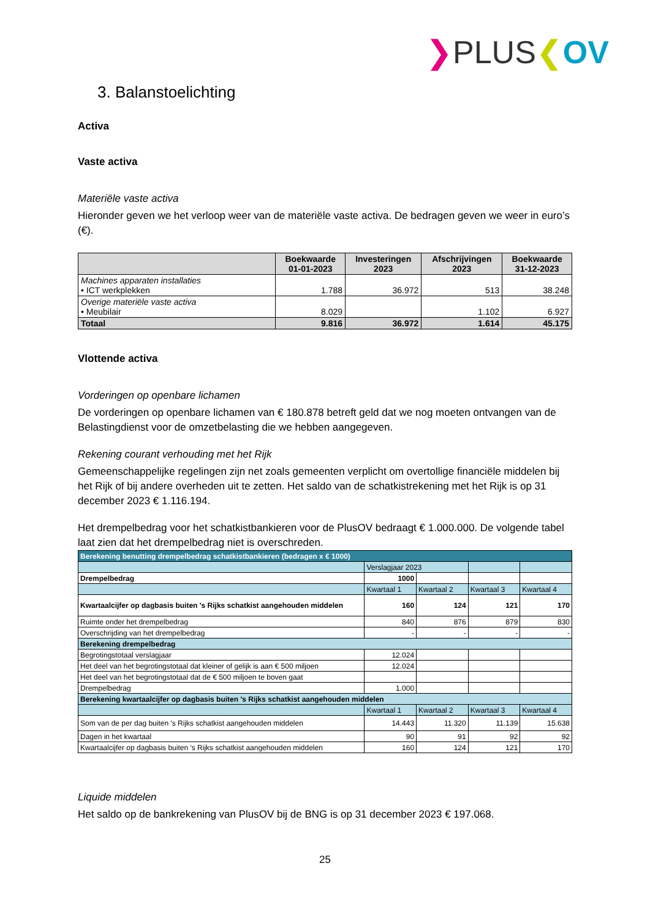❯PLUS❮OV
3. Balanstoelichting
Activa
Vaste activa
Materiële vaste activa
Hieronder geven we het verloop weer van de materiële vaste activa. De bedragen geven we weer in euro’s (€).
| | Boekwaarde 01-01-2023 | Investeringen 2023 | Afschrijvingen 2023 | Boekwaarde 31-12-2023 |
| --- | --- | --- | --- | --- |
| Machines apparaten installaties • ICT werkplekken | 1.788 | 36.972 | 513 | 38.248 |
| Overige materiële vaste activa • Meubilair | 8.029 | | 1.102 | 6.927 |
| Totaal | 9.816 | 36.972 | 1.614 | 45.175 |
Vlottende activa
Vorderingen op openbare lichamen
De vorderingen op openbare lichamen van € 180.878 betreft geld dat we nog moeten ontvangen van de Belastingdienst voor de omzetbelasting die we hebben aangegeven.
Rekening courant verhouding met het Rijk
Gemeenschappelijke regelingen zijn net zoals gemeenten verplicht om overtollige financiële middelen bij het Rijk of bij andere overheden uit te zetten. Het saldo van de schatkistrekening met het Rijk is op 31 december 2023 € 1.116.194.
Het drempelbedrag voor het schatkistbankieren voor de PlusOV bedraagt € 1.000.000. De volgende tabel laat zien dat het drempelbedrag niet is overschreden.
| Berekening benutting drempelbedrag schatkistbankieren (bedragen x € 1000) | | | | |
| | Verslagjaar 2023 | | | |
| Drempelbedrag | 1000 | | | |
| | Kwartaal 1 | Kwartaal 2 | Kwartaal 3 | Kwartaal 4 |
| Kwartaalcijfer op dagbasis buiten 's Rijks schatkist aangehouden middelen | 160 | 124 | 121 | 170 |
| Ruimte onder het drempelbedrag | 840 | 876 | 879 | 830 |
| Overschrijding van het drempelbedrag | - | - | - | - |
| Berekening drempelbedrag | | | | |
| Begrotingstotaal verslagjaar | 12.024 | | | |
| Het deel van het begrotingstotaal dat kleiner of gelijk is aan € 500 miljoen | 12.024 | | | |
| Het deel van het begrotingstotaal dat de € 500 miljoen te boven gaat | | | | |
| Drempelbedrag | 1.000 | | | |
| Berekening kwartaalcijfer op dagbasis buiten 's Rijks schatkist aangehouden middelen | | | | |
| | Kwartaal 1 | Kwartaal 2 | Kwartaal 3 | Kwartaal 4 |
| Som van de per dag buiten 's Rijks schatkist aangehouden middelen | 14.443 | 11.320 | 11.139 | 15.638 |
| Dagen in het kwartaal | 90 | 91 | 92 | 92 |
| Kwartaalcijfer op dagbasis buiten 's Rijks schatkist aangehouden middelen | 160 | 124 | 121 | 170 |
Liquide middelen
Het saldo op de bankrekening van PlusOV bij de BNG is op 31 december 2023 € 197.068.
25